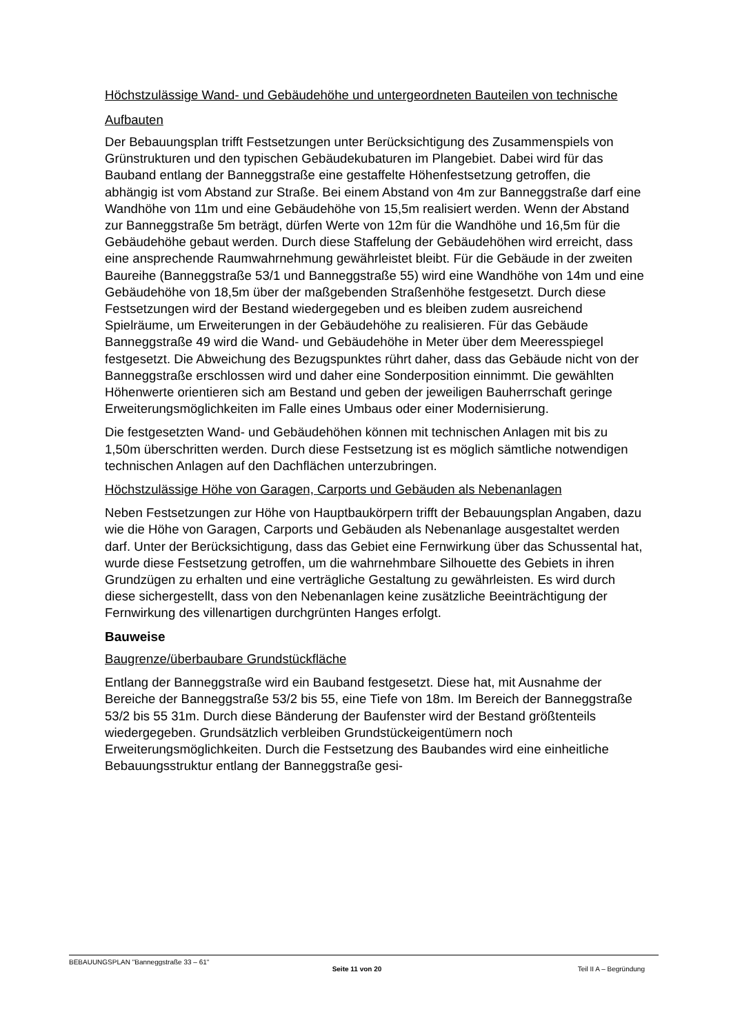Höchstzulässige Wand- und Gebäudehöhe und untergeordneten Bauteilen von technische Aufbauten
Der Bebauungsplan trifft Festsetzungen unter Berücksichtigung des Zusammen­spiels von Grünstrukturen und den typischen Gebäudekubaturen im Plangebiet. Dabei wird für das Bauband entlang der Banneggstraße eine gestaffelte Höhen­festsetzung getroffen, die abhängig ist vom Abstand zur Straße. Bei einem Ab­stand von 4m zur Banneggstraße darf eine Wandhöhe von 11m und eine Gebäu­dehöhe von 15,5m realisiert werden. Wenn der Abstand zur Banneggstraße 5m beträgt, dürfen Werte von 12m für die Wandhöhe und 16,5m für die Gebäudehöhe gebaut werden. Durch diese Staffelung der Gebäudehöhen wird erreicht, dass eine ansprechende Raumwahrnehmung gewährleistet bleibt. Für die Gebäude in der zweiten Baureihe (Banneggstraße 53/1 und Banneggstraße 55) wird eine Wandhöhe von 14m und eine Gebäudehöhe von 18,5m über der maßgebenden Straßenhöhe festgesetzt. Durch diese Festsetzungen wird der Bestand wiederge­geben und es bleiben zudem ausreichend Spielräume, um Erweiterungen in der Gebäudehöhe zu realisieren. Für das Gebäude Banneggstraße 49 wird die Wand- und Gebäudehöhe in Meter über dem Meeresspiegel festgesetzt. Die Abweichung des Bezugspunktes rührt daher, dass das Gebäude nicht von der Banneggstraße erschlossen wird und daher eine Sonderposition einnimmt. Die gewählten Höhen­werte orientieren sich am Bestand und geben der jeweiligen Bauherrschaft ge­ringe Erweiterungsmöglichkeiten im Falle eines Umbaus oder einer Modernisie­rung.
Die festgesetzten Wand- und Gebäudehöhen können mit technischen Anlagen mit bis zu 1,50m überschritten werden. Durch diese Festsetzung ist es möglich sämtli­che notwendigen technischen Anlagen auf den Dachflächen unterzubringen.
Höchstzulässige Höhe von Garagen, Carports und Gebäuden als Nebenanlagen
Neben Festsetzungen zur Höhe von Hauptbaukörpern trifft der Bebauungsplan Angaben, dazu wie die Höhe von Garagen, Carports und Gebäuden als Nebenan­lage ausgestaltet werden darf. Unter der Berücksichtigung, dass das Gebiet eine Fernwirkung über das Schussental hat, wurde diese Festsetzung getroffen, um die wahrnehmbare Silhouette des Gebiets in ihren Grundzügen zu erhalten und eine verträgliche Gestaltung zu gewährleisten. Es wird durch diese sichergestellt, dass von den Nebenanlagen keine zusätzliche Beeinträchtigung der Fernwirkung des villenartigen durchgrünten Hanges erfolgt.
Bauweise
Baugrenze/überbaubare Grundstückfläche
Entlang der Banneggstraße wird ein Bauband festgesetzt. Diese hat, mit Aus­nahme der Bereiche der Banneggstraße 53/2 bis 55, eine Tiefe von 18m. Im Be­reich der Banneggstraße 53/2 bis 55 31m. Durch diese Bänderung der Baufenster wird der Bestand größtenteils wiedergegeben. Grundsätzlich verbleiben Grundstü­ckeigentümern noch Erweiterungsmöglichkeiten. Durch die Festsetzung des Bau­bandes wird eine einheitliche Bebauungsstruktur entlang der Banneggstraße gesi-
BEBAUUNGSPLAN "Banneggstraße 33 – 61" Seite 11 von 20 Teil II A – Begründung